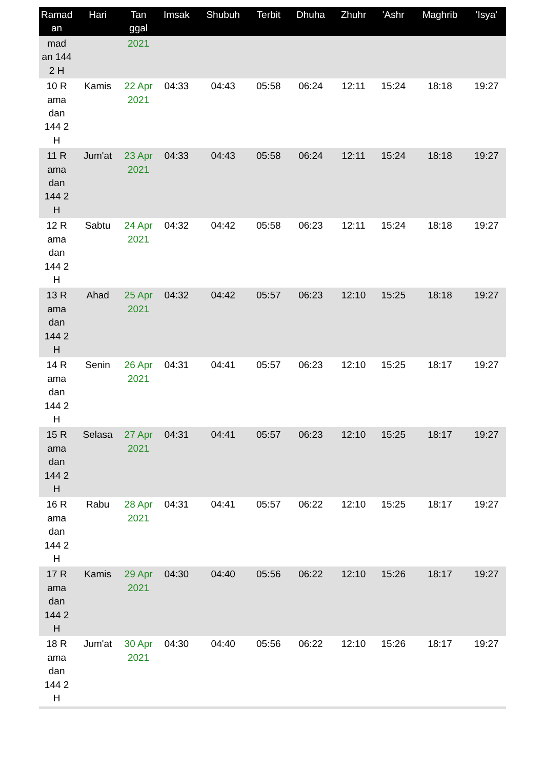| Ramad an | Hari | Tan ggal | Imsak | Shubuh | Terbit | Dhuha | Zhuhr | 'Ashr | Maghrib | 'Isya' |
| --- | --- | --- | --- | --- | --- | --- | --- | --- | --- | --- |
| mad an 144 2 H | | 2021 | | | | | | | | |
| 10 R ama dan 144 2 H | Kamis | 22 Apr 2021 | 04:33 | 04:43 | 05:58 | 06:24 | 12:11 | 15:24 | 18:18 | 19:27 |
| 11 R ama dan 144 2 H | Jum'at | 23 Apr 2021 | 04:33 | 04:43 | 05:58 | 06:24 | 12:11 | 15:24 | 18:18 | 19:27 |
| 12 R ama dan 144 2 H | Sabtu | 24 Apr 2021 | 04:32 | 04:42 | 05:58 | 06:23 | 12:11 | 15:24 | 18:18 | 19:27 |
| 13 R ama dan 144 2 H | Ahad | 25 Apr 2021 | 04:32 | 04:42 | 05:57 | 06:23 | 12:10 | 15:25 | 18:18 | 19:27 |
| 14 R ama dan 144 2 H | Senin | 26 Apr 2021 | 04:31 | 04:41 | 05:57 | 06:23 | 12:10 | 15:25 | 18:17 | 19:27 |
| 15 R ama dan 144 2 H | Selasa | 27 Apr 2021 | 04:31 | 04:41 | 05:57 | 06:23 | 12:10 | 15:25 | 18:17 | 19:27 |
| 16 R ama dan 144 2 H | Rabu | 28 Apr 2021 | 04:31 | 04:41 | 05:57 | 06:22 | 12:10 | 15:25 | 18:17 | 19:27 |
| 17 R ama dan 144 2 H | Kamis | 29 Apr 2021 | 04:30 | 04:40 | 05:56 | 06:22 | 12:10 | 15:26 | 18:17 | 19:27 |
| 18 R ama dan 144 2 H | Jum'at | 30 Apr 2021 | 04:30 | 04:40 | 05:56 | 06:22 | 12:10 | 15:26 | 18:17 | 19:27 |